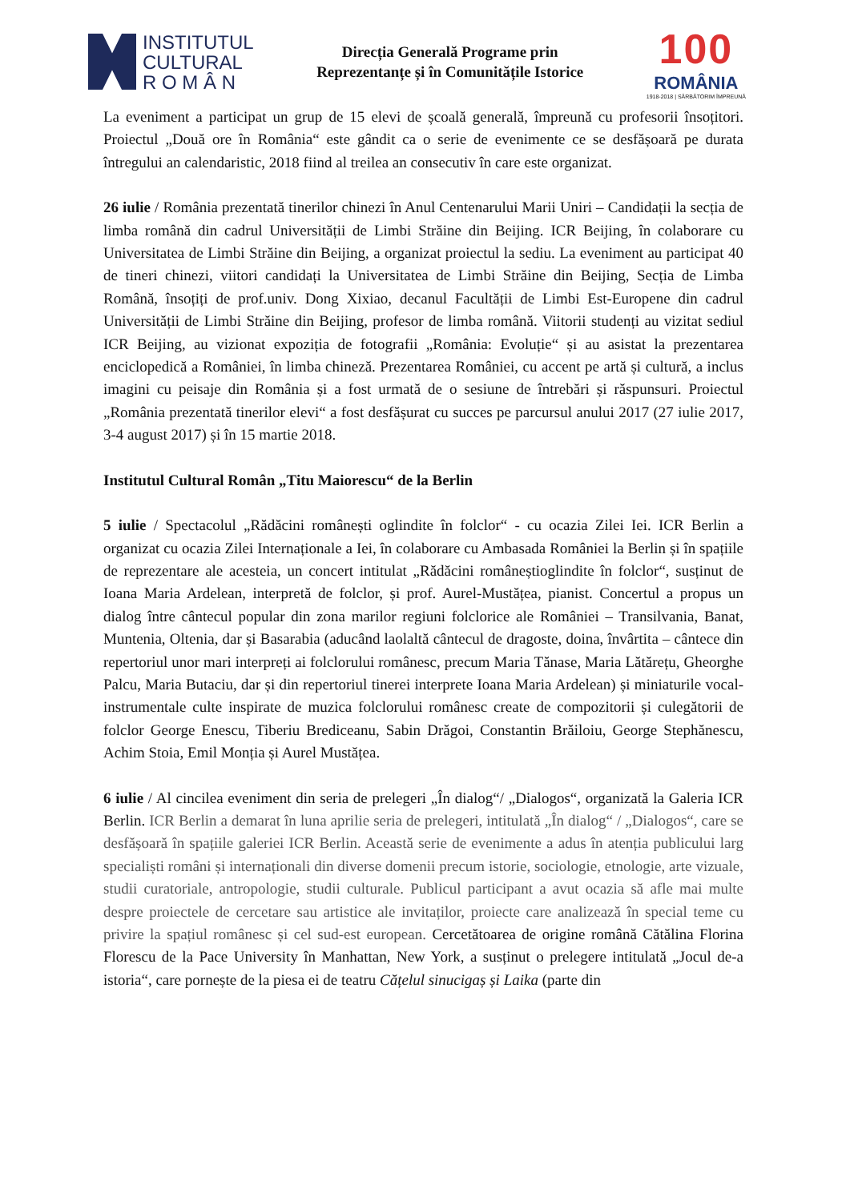INSTITUTUL
CULTURAL
R O M Â N
Direcția Generală Programe prin
Reprezentanțe și în Comunitățile Istorice
100
ROMÂNIA
1918-2018 | SĂRBĂTORIM ÎMPREUNĂ
La eveniment a participat un grup de 15 elevi de școală generală, împreună cu profesorii însoțitori. Proiectul „Două ore în România“ este gândit ca o serie de evenimente ce se desfășoară pe durata întregului an calendaristic, 2018 fiind al treilea an consecutiv în care este organizat.
26 iulie / România prezentată tinerilor chinezi în Anul Centenarului Marii Uniri – Candidații la secția de limba română din cadrul Universității de Limbi Străine din Beijing. ICR Beijing, în colaborare cu Universitatea de Limbi Străine din Beijing, a organizat proiectul la sediu. La eveniment au participat 40 de tineri chinezi, viitori candidați la Universitatea de Limbi Străine din Beijing, Secția de Limba Română, însoțiți de prof.univ. Dong Xixiao, decanul Facultății de Limbi Est-Europene din cadrul Universității de Limbi Străine din Beijing, profesor de limba română. Viitorii studenți au vizitat sediul ICR Beijing, au vizionat expoziția de fotografii „România: Evoluție“ și au asistat la prezentarea enciclopedică a României, în limba chineză. Prezentarea României, cu accent pe artă și cultură, a inclus imagini cu peisaje din România și a fost urmată de o sesiune de întrebări și răspunsuri. Proiectul „România prezentată tinerilor elevi“ a fost desfășurat cu succes pe parcursul anului 2017 (27 iulie 2017, 3-4 august 2017) și în 15 martie 2018.
Institutul Cultural Român „Titu Maiorescu“ de la Berlin
5 iulie / Spectacolul „Rădăcini românești oglindite în folclor“ - cu ocazia Zilei Iei. ICR Berlin a organizat cu ocazia Zilei Internaționale a Iei, în colaborare cu Ambasada României la Berlin și în spațiile de reprezentare ale acesteia, un concert intitulat „Rădăcini româneștioglindite în folclor“, susținut de Ioana Maria Ardelean, interpretă de folclor, și prof. Aurel-Mustățea, pianist. Concertul a propus un dialog între cântecul popular din zona marilor regiuni folclorice ale României – Transilvania, Banat, Muntenia, Oltenia, dar și Basarabia (aducând laolaltă cântecul de dragoste, doina, învârtita – cântece din repertoriul unor mari interpreți ai folclorului românesc, precum Maria Tănase, Maria Lătărețu, Gheorghe Palcu, Maria Butaciu, dar și din repertoriul tinerei interprete Ioana Maria Ardelean) și miniaturile vocal-instrumentale culte inspirate de muzica folclorului românesc create de compozitorii și culegătorii de folclor George Enescu, Tiberiu Brediceanu, Sabin Drăgoi, Constantin Brăiloiu, George Stephănescu, Achim Stoia, Emil Monția și Aurel Mustățea.
6 iulie / Al cincilea eveniment din seria de prelegeri „În dialog“/ „Dialogos“, organizată la Galeria ICR Berlin. ICR Berlin a demarat în luna aprilie seria de prelegeri, intitulată „În dialog“ / „Dialogos“, care se desfășoară în spațiile galeriei ICR Berlin. Această serie de evenimente a adus în atenția publicului larg specialiști români și internaționali din diverse domenii precum istorie, sociologie, etnologie, arte vizuale, studii curatoriale, antropologie, studii culturale. Publicul participant a avut ocazia să afle mai multe despre proiectele de cercetare sau artistice ale invitaților, proiecte care analizează în special teme cu privire la spațiul românesc și cel sud-est european. Cercetătoarea de origine română Cătălina Florina Florescu de la Pace University în Manhattan, New York, a susținut o prelegere intitulată „Jocul de-a istoria“, care pornește de la piesa ei de teatru Cățelul sinucigaș și Laika (parte din